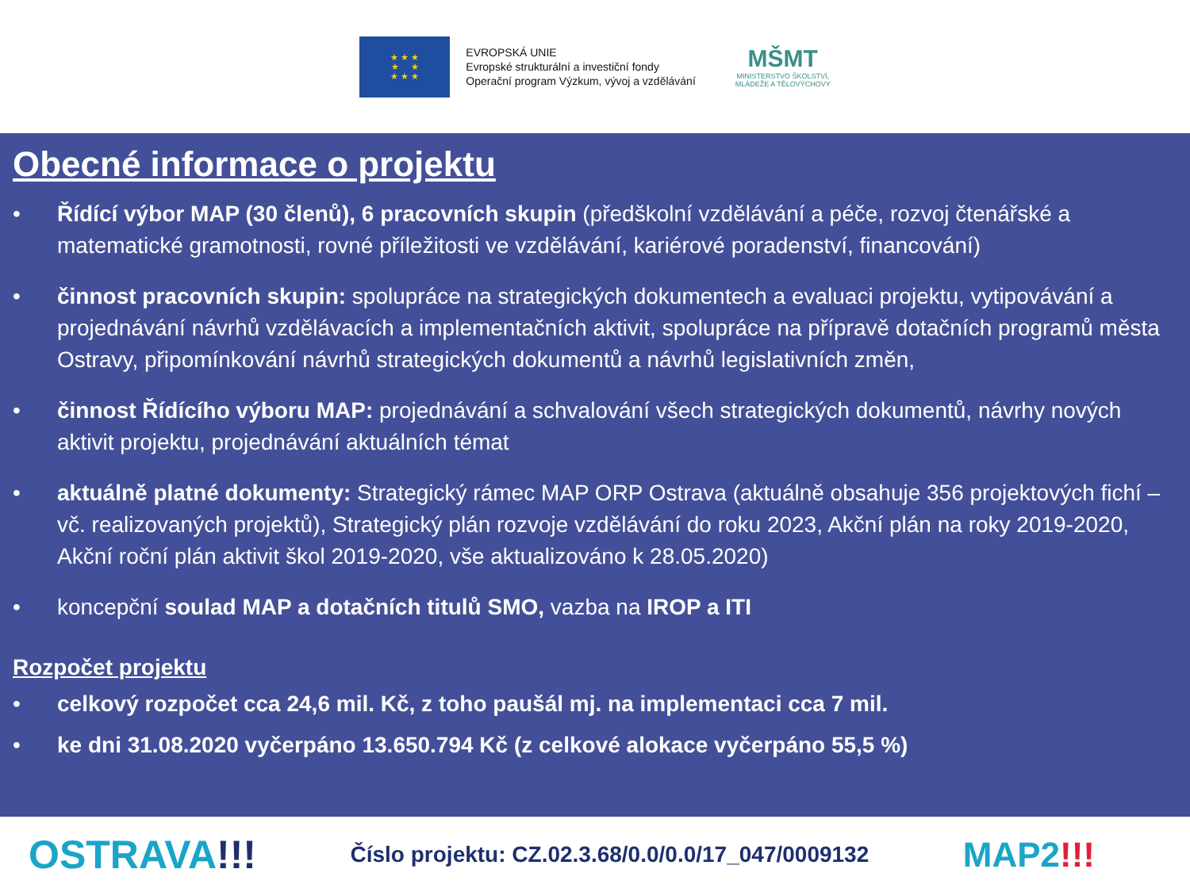★ ★ ★
★ ★
★ ★ ★
EVROPSKÁ UNIE
Evropské strukturální a investiční fondy
Operační program Výzkum, vývoj a vzdělávání
MŠMT
MINISTERSTVO ŠKOLSTVÍ,
MLÁDEŽE A TĚLOVÝCHOVY
Obecné informace o projektu
• Řídící výbor MAP (30 členů), 6 pracovních skupin (předškolní vzdělávání a péče, rozvoj čtenářské a matematické gramotnosti, rovné příležitosti ve vzdělávání, kariérové poradenství, financování)
• činnost pracovních skupin: spolupráce na strategických dokumentech a evaluaci projektu, vytipovávání a projednávání návrhů vzdělávacích a implementačních aktivit, spolupráce na přípravě dotačních programů města Ostravy, připomínkování návrhů strategických dokumentů a návrhů legislativních změn,
• činnost Řídícího výboru MAP: projednávání a schvalování všech strategických dokumentů, návrhy nových aktivit projektu, projednávání aktuálních témat
• aktuálně platné dokumenty: Strategický rámec MAP ORP Ostrava (aktuálně obsahuje 356 projektových fichí – vč. realizovaných projektů), Strategický plán rozvoje vzdělávání do roku 2023, Akční plán na roky 2019-2020, Akční roční plán aktivit škol 2019-2020, vše aktualizováno k 28.05.2020)
• koncepční soulad MAP a dotačních titulů SMO, vazba na IROP a ITI
Rozpočet projektu
• celkový rozpočet cca 24,6 mil. Kč, z toho paušál mj. na implementaci cca 7 mil.
• ke dni 31.08.2020 vyčerpáno 13.650.794 Kč (z celkové alokace vyčerpáno 55,5 %)
OSTRAVA!!! Číslo projektu: CZ.02.3.68/0.0/0.0/17_047/0009132 MAP2!!!